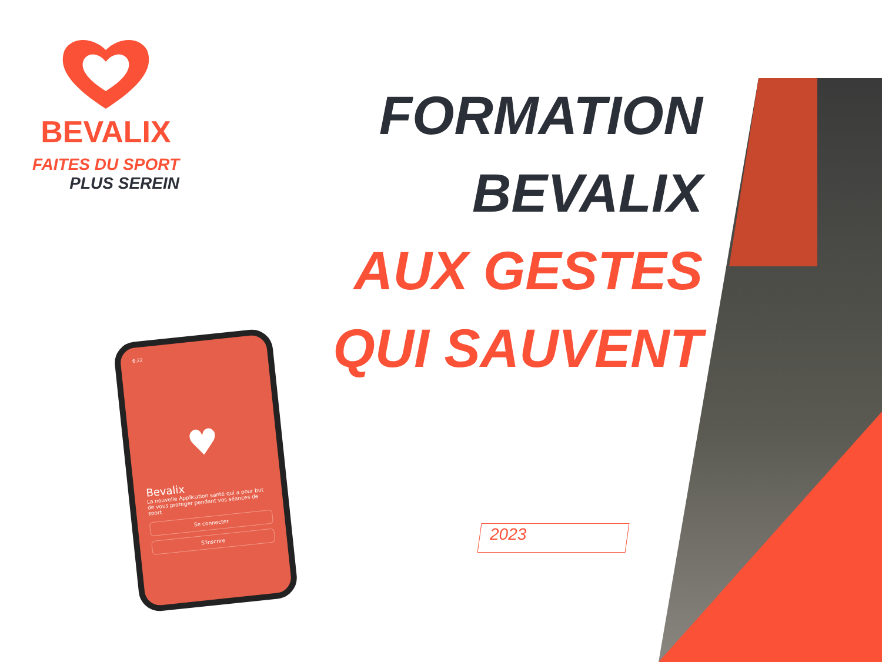BEVALIX
FAITES DU SPORT
PLUS SEREIN
FORMATION
BEVALIX
AUX GESTES
QUI SAUVENT
2023
6:22
♥
Bevalix
La nouvelle Application santé qui a pour but de vous proteger pendant vos séances de sport
Se connecter
S'inscrire